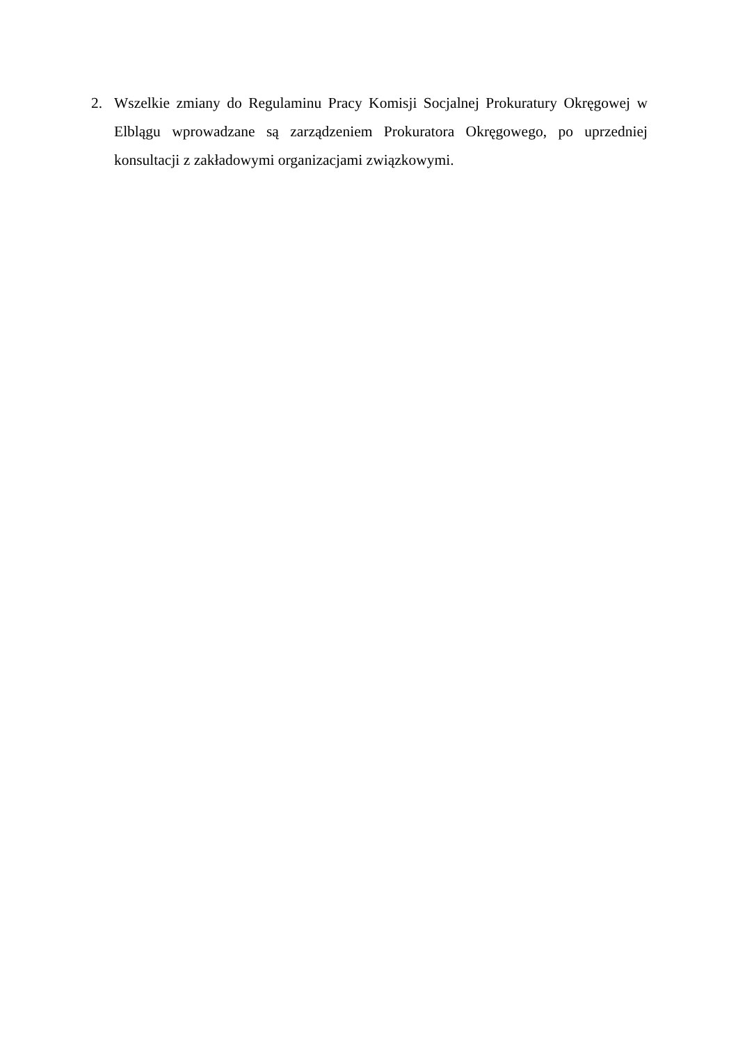2. Wszelkie zmiany do Regulaminu Pracy Komisji Socjalnej Prokuratury Okręgowej w Elblągu wprowadzane są zarządzeniem Prokuratora Okręgowego, po uprzedniej konsultacji z zakładowymi organizacjami związkowymi.